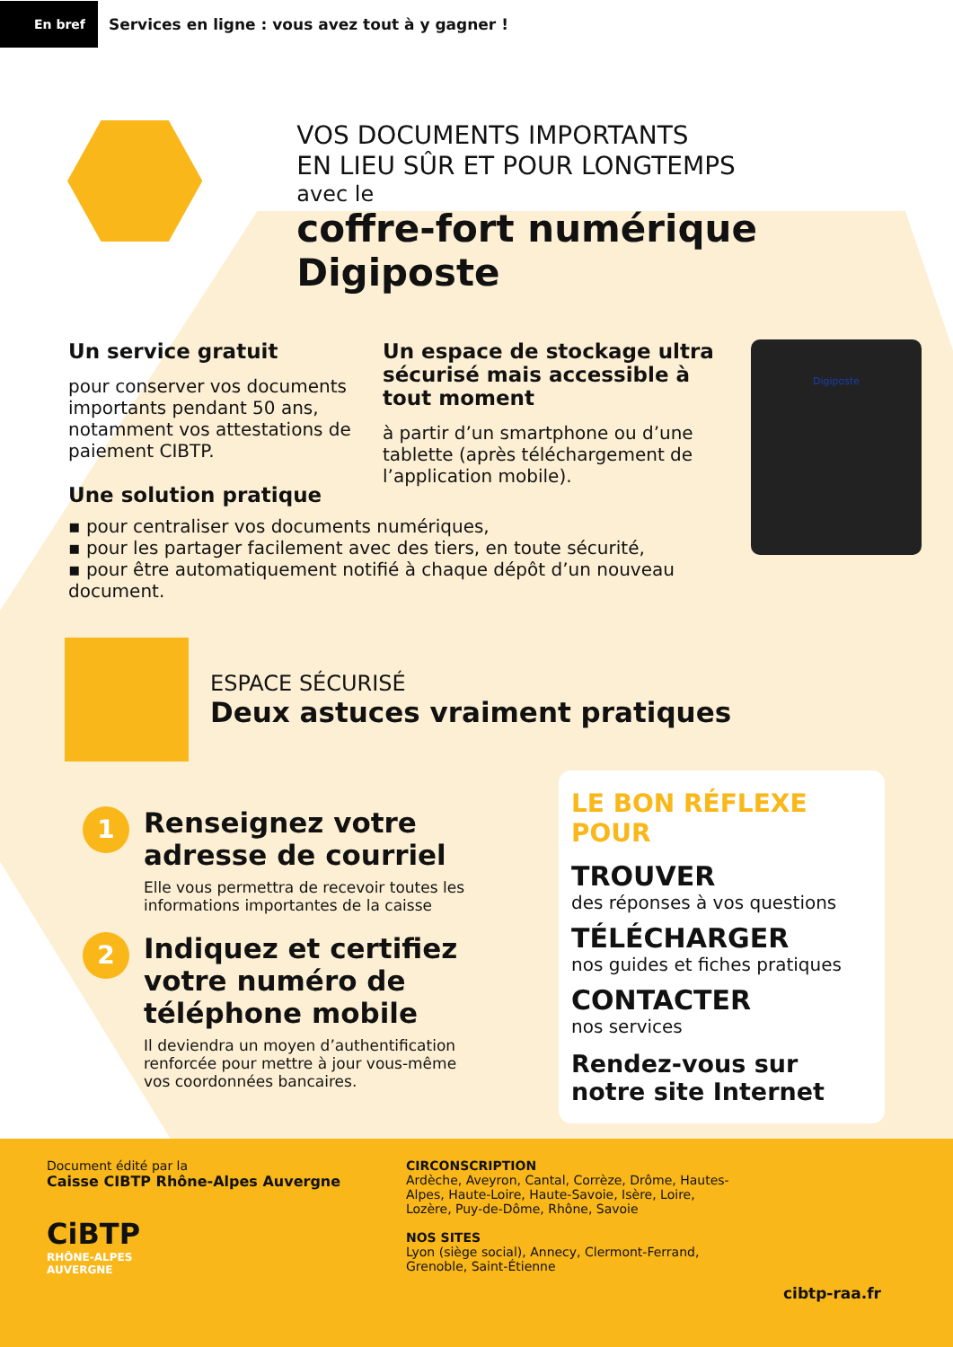En bref
Services en ligne : vous avez tout à y gagner !
VOS DOCUMENTS IMPORTANTS
EN LIEU SÛR ET POUR LONGTEMPS
avec le
coffre-fort numérique Digiposte
Un service gratuit
pour conserver vos documents importants pendant 50 ans, notamment vos attestations de paiement CIBTP.
Un espace de stockage ultra sécurisé mais accessible à tout moment
à partir d’un smartphone ou d’une tablette (après téléchargement de l’application mobile).
Digiposte
Une solution pratique
▪ pour centraliser vos documents numériques,
▪ pour les partager facilement avec des tiers, en toute sécurité,
▪ pour être automatiquement notifié à chaque dépôt d’un nouveau document.
ESPACE SÉCURISÉ
Deux astuces vraiment pratiques
1
Renseignez votre adresse de courriel
Elle vous permettra de recevoir toutes les informations importantes de la caisse
2
Indiquez et certifiez votre numéro de téléphone mobile
Il deviendra un moyen d’authentification renforcée pour mettre à jour vous-même vos coordonnées bancaires.
LE BON RÉFLEXE POUR
TROUVER
des réponses à vos questions
TÉLÉCHARGER
nos guides et fiches pratiques
CONTACTER
nos services
Rendez-vous sur notre site Internet
Document édité par la
Caisse CIBTP Rhône-Alpes Auvergne
CiBTP
RHÔNE-ALPES
AUVERGNE
CIRCONSCRIPTION
Ardèche, Aveyron, Cantal, Corrèze, Drôme, Hautes-Alpes, Haute-Loire, Haute-Savoie, Isère, Loire, Lozère, Puy-de-Dôme, Rhône, Savoie
NOS SITES
Lyon (siège social), Annecy, Clermont-Ferrand, Grenoble, Saint-Étienne
cibtp-raa.fr